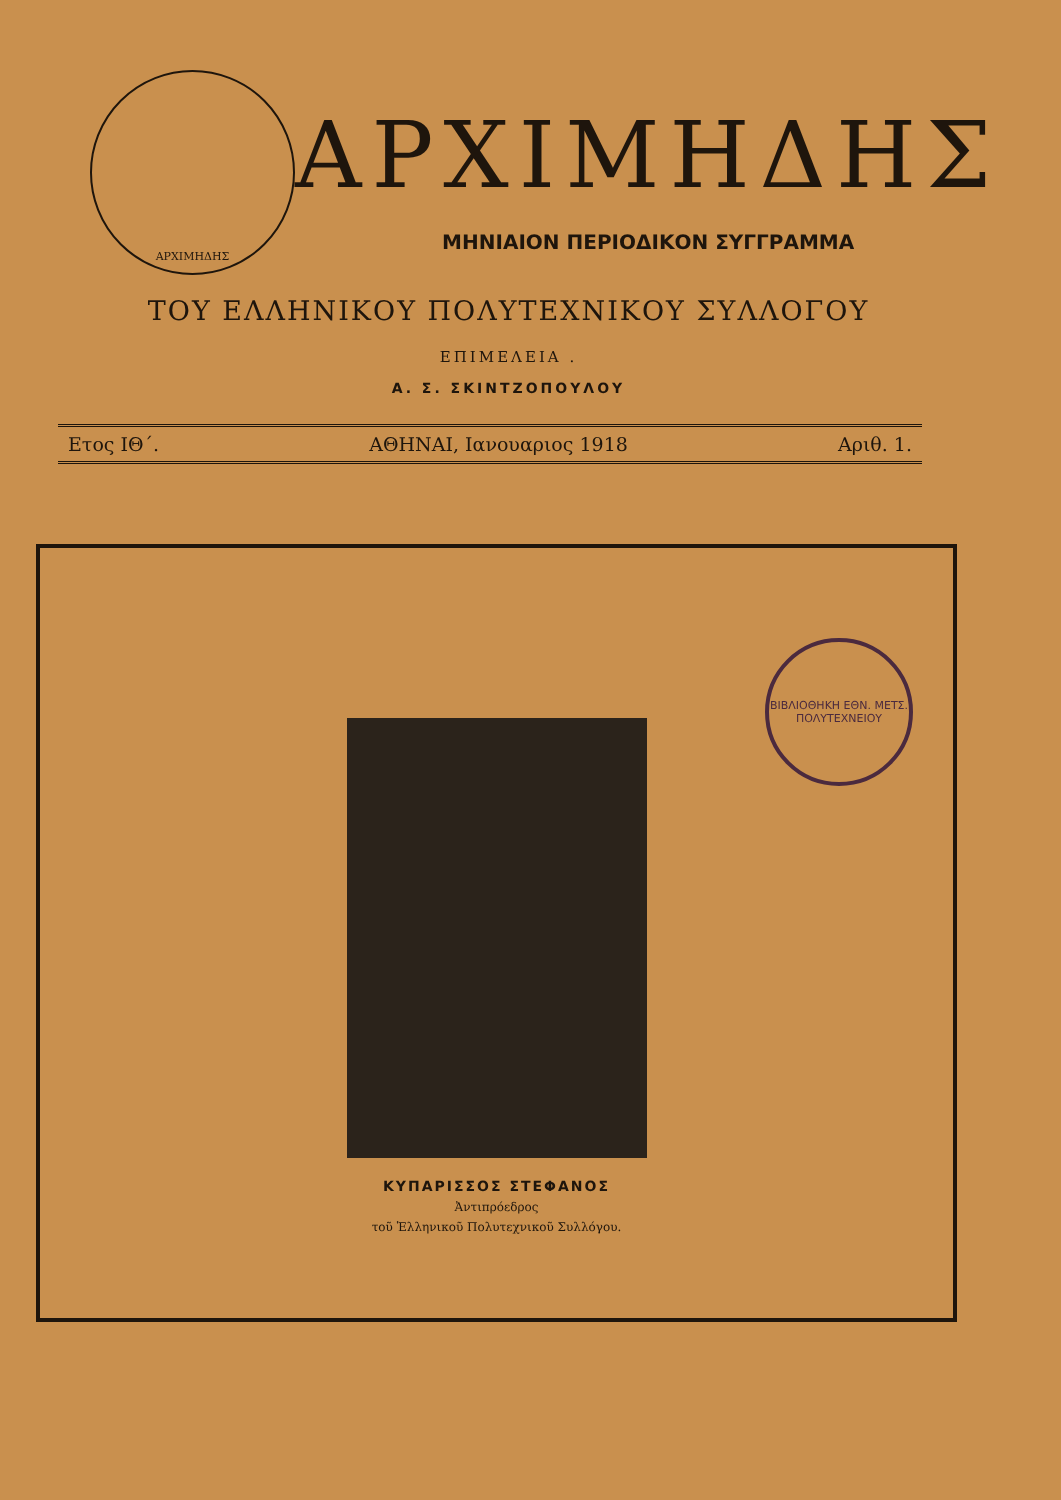ΑΡΧΙΜΗΔΗΣ
ΑΡΧΙΜΗΔΗΣ
ΜΗΝΙΑΙΟΝ ΠΕΡΙΟΔΙΚΟΝ ΣΥΓΓΡΑΜΜΑ
ΤΟΥ ΕΛΛΗΝΙΚΟΥ ΠΟΛΥΤΕΧΝΙΚΟΥ ΣΥΛΛΟΓΟΥ
ΕΠΙΜΕΛΕΙΑ .
Α. Σ. ΣΚΙΝΤΖΟΠΟΥΛΟΥ
Ετος ΙΘ΄. ΑΘΗΝΑΙ, Ιανουαριος 1918 Αριθ. 1.
ΒΙΒΛΙΟΘΗΚΗ ΕΘΝ. ΜΕΤΣ. ΠΟΛΥΤΕΧΝΕΙΟΥ
ΚΥΠΑΡΙΣΣΟΣ ΣΤΕΦΑΝΟΣ
Ἀντιπρόεδρος
τοῦ Ἑλληνικοῦ Πολυτεχνικοῦ Συλλόγου.